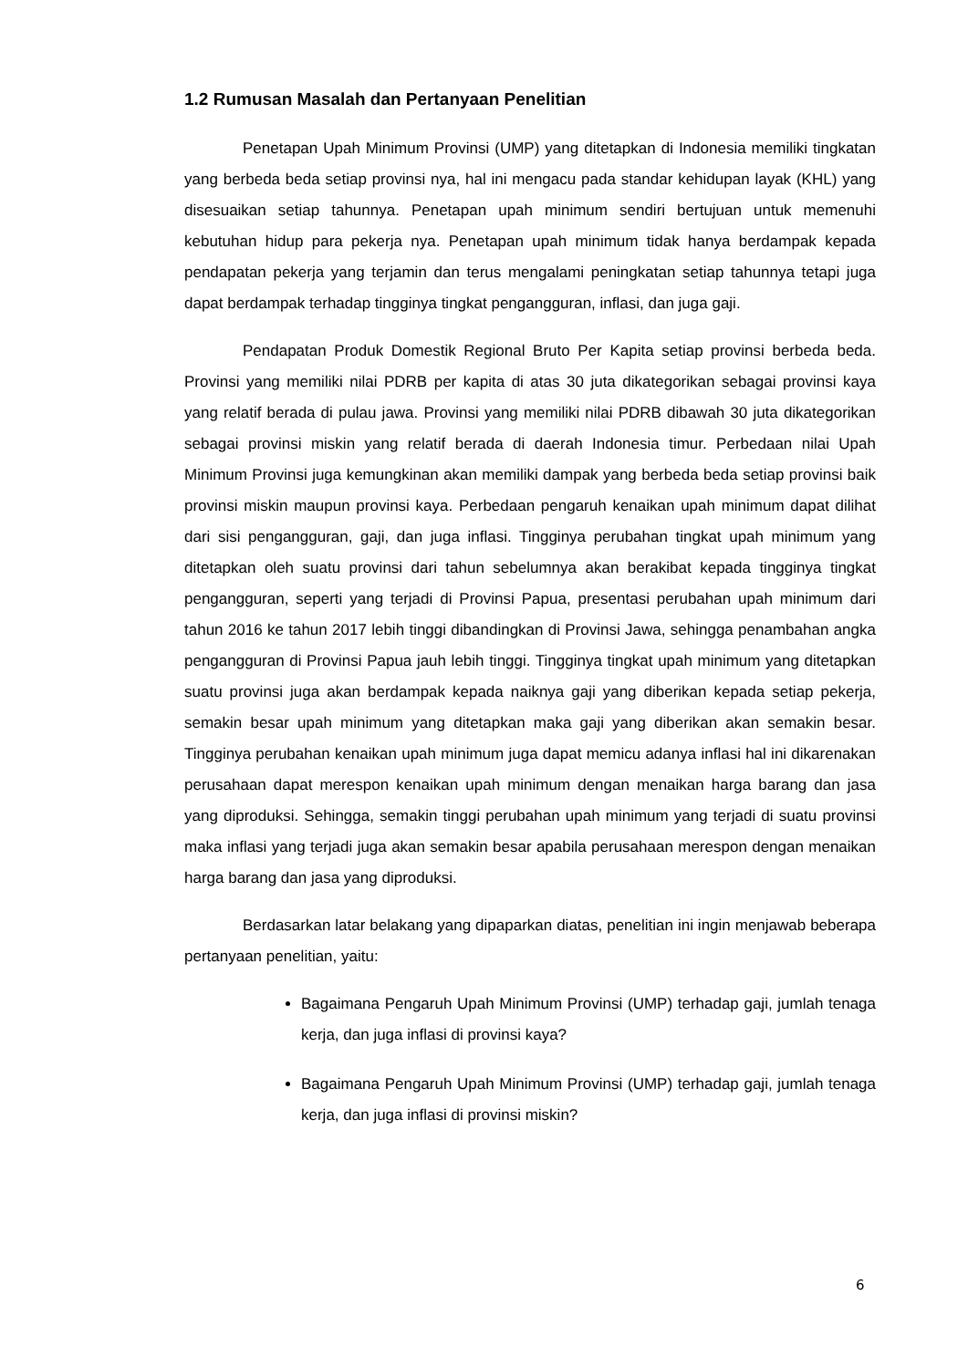1.2 Rumusan Masalah dan Pertanyaan Penelitian
Penetapan Upah Minimum Provinsi (UMP) yang ditetapkan di Indonesia memiliki tingkatan yang berbeda beda setiap provinsi nya, hal ini mengacu pada standar kehidupan layak (KHL) yang disesuaikan setiap tahunnya. Penetapan upah minimum sendiri bertujuan untuk memenuhi kebutuhan hidup para pekerja nya. Penetapan upah minimum tidak hanya berdampak kepada pendapatan pekerja yang terjamin dan terus mengalami peningkatan setiap tahunnya tetapi juga dapat berdampak terhadap tingginya tingkat pengangguran, inflasi, dan juga gaji.
Pendapatan Produk Domestik Regional Bruto Per Kapita setiap provinsi berbeda beda. Provinsi yang memiliki nilai PDRB per kapita di atas 30 juta dikategorikan sebagai provinsi kaya yang relatif berada di pulau jawa. Provinsi yang memiliki nilai PDRB dibawah 30 juta dikategorikan sebagai provinsi miskin yang relatif berada di daerah Indonesia timur. Perbedaan nilai Upah Minimum Provinsi juga kemungkinan akan memiliki dampak yang berbeda beda setiap provinsi baik provinsi miskin maupun provinsi kaya. Perbedaan pengaruh kenaikan upah minimum dapat dilihat dari sisi pengangguran, gaji, dan juga inflasi. Tingginya perubahan tingkat upah minimum yang ditetapkan oleh suatu provinsi dari tahun sebelumnya akan berakibat kepada tingginya tingkat pengangguran, seperti yang terjadi di Provinsi Papua, presentasi perubahan upah minimum dari tahun 2016 ke tahun 2017 lebih tinggi dibandingkan di Provinsi Jawa, sehingga penambahan angka pengangguran di Provinsi Papua jauh lebih tinggi. Tingginya tingkat upah minimum yang ditetapkan suatu provinsi juga akan berdampak kepada naiknya gaji yang diberikan kepada setiap pekerja, semakin besar upah minimum yang ditetapkan maka gaji yang diberikan akan semakin besar. Tingginya perubahan kenaikan upah minimum juga dapat memicu adanya inflasi hal ini dikarenakan perusahaan dapat merespon kenaikan upah minimum dengan menaikan harga barang dan jasa yang diproduksi. Sehingga, semakin tinggi perubahan upah minimum yang terjadi di suatu provinsi maka inflasi yang terjadi juga akan semakin besar apabila perusahaan merespon dengan menaikan harga barang dan jasa yang diproduksi.
Berdasarkan latar belakang yang dipaparkan diatas, penelitian ini ingin menjawab beberapa pertanyaan penelitian, yaitu:
Bagaimana Pengaruh Upah Minimum Provinsi (UMP) terhadap gaji, jumlah tenaga kerja, dan juga inflasi di provinsi kaya?
Bagaimana Pengaruh Upah Minimum Provinsi (UMP) terhadap gaji, jumlah tenaga kerja, dan juga inflasi di provinsi miskin?
6